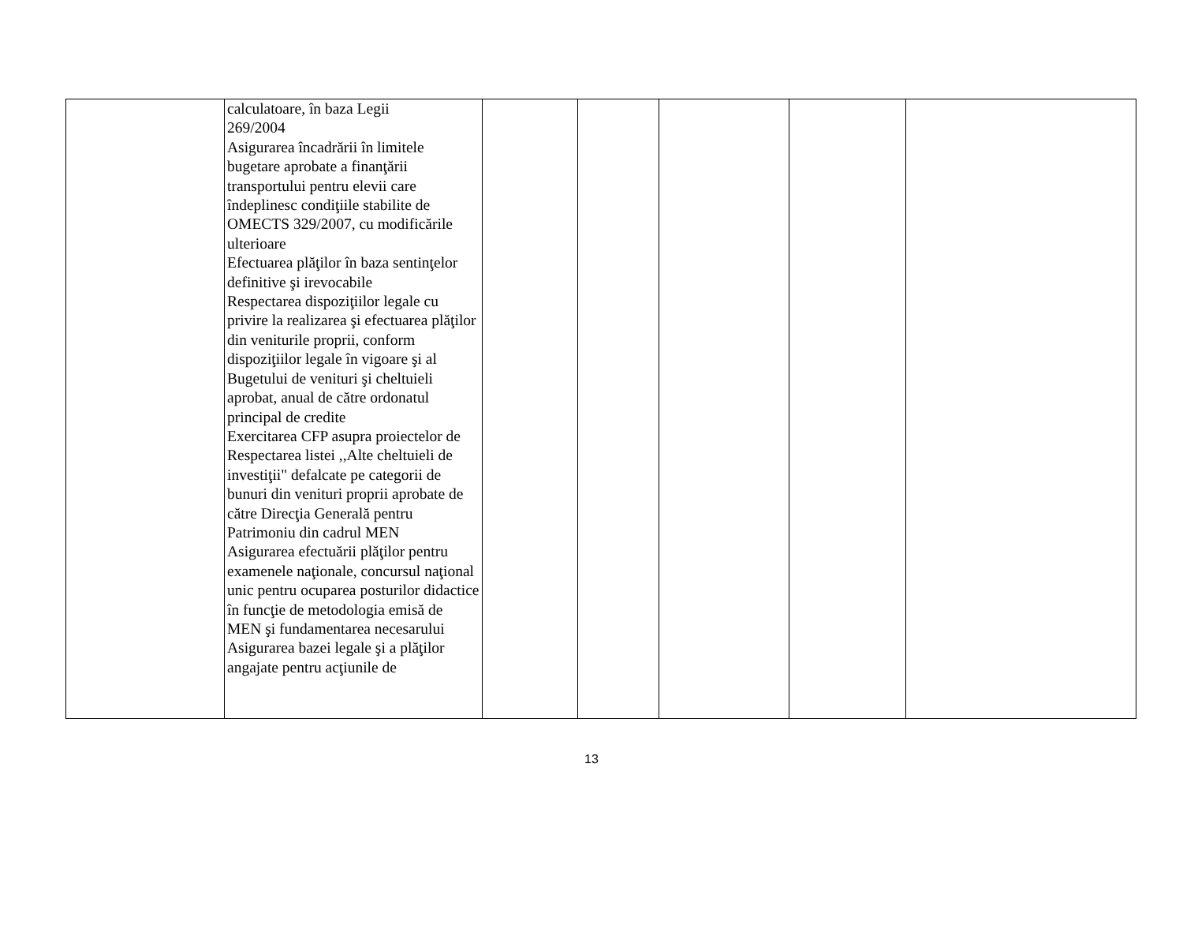| | calculatoare, în baza Legii 269/2004 Asigurarea încadrării în limitele bugetare aprobate a finanţării transportului pentru elevii care îndeplinesc condiţiile stabilite de OMECTS 329/2007, cu modificările ulterioare Efectuarea plăţilor în baza sentinţelor definitive şi irevocabile Respectarea dispoziţiilor legale cu privire la realizarea şi efectuarea plăţilor din veniturile proprii, conform dispoziţiilor legale în vigoare şi al Bugetului de venituri şi cheltuieli aprobat, anual de către ordonatul principal de credite Exercitarea CFP asupra proiectelor de Respectarea listei ,,Alte cheltuieli de investiţii" defalcate pe categorii de bunuri din venituri proprii aprobate de către Direcţia Generală pentru Patrimoniu din cadrul MEN Asigurarea efectuării plăţilor pentru examenele naţionale, concursul naţional unic pentru ocuparea posturilor didactice în funcţie de metodologia emisă de MEN şi fundamentarea necesarului Asigurarea bazei legale şi a plăţilor angajate pentru acţiunile de | | | | | |
13